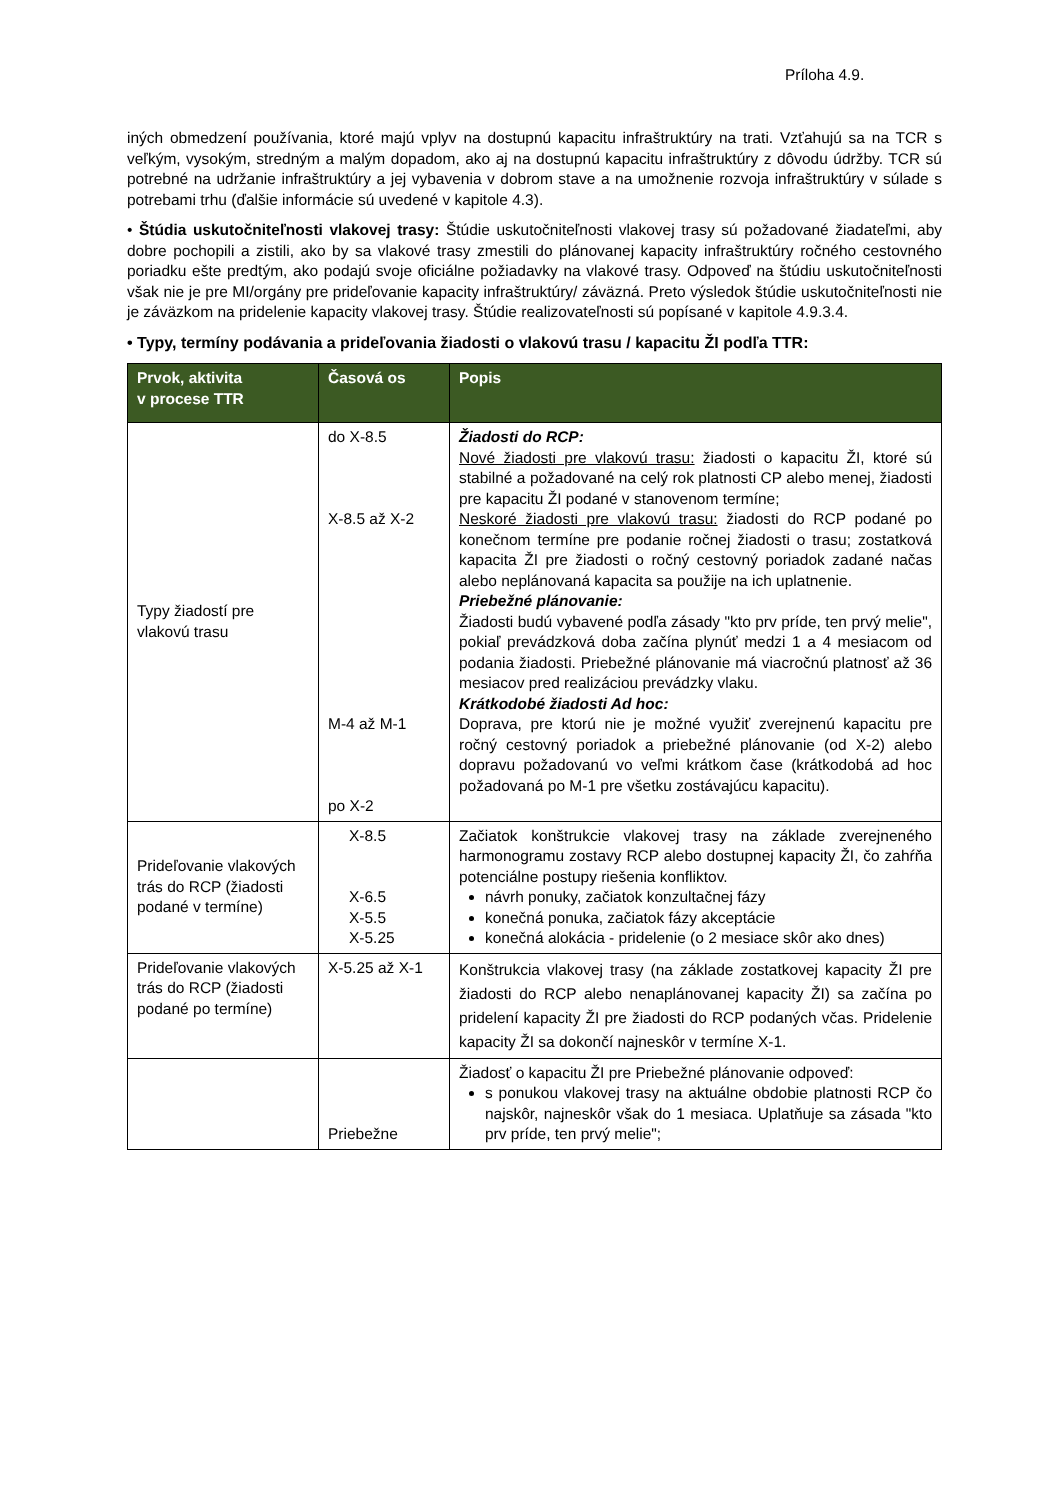Príloha 4.9.
iných obmedzení používania, ktoré majú vplyv na dostupnú kapacitu infraštruktúry na trati. Vzťahujú sa na TCR s veľkým, vysokým, stredným a malým dopadom, ako aj na dostupnú kapacitu infraštruktúry z dôvodu údržby. TCR sú potrebné na udržanie infraštruktúry a jej vybavenia v dobrom stave a na umožnenie rozvoja infraštruktúry v súlade s potrebami trhu (ďalšie informácie sú uvedené v kapitole 4.3).
• Štúdia uskutočniteľnosti vlakovej trasy: Štúdie uskutočniteľnosti vlakovej trasy sú požadované žiadateľmi, aby dobre pochopili a zistili, ako by sa vlakové trasy zmestili do plánovanej kapacity infraštruktúry ročného cestovného poriadku ešte predtým, ako podajú svoje oficiálne požiadavky na vlakové trasy. Odpoveď na štúdiu uskutočniteľnosti však nie je pre MI/orgány pre prideľovanie kapacity infraštruktúry/ záväzná. Preto výsledok štúdie uskutočniteľnosti nie je záväzkom na pridelenie kapacity vlakovej trasy. Štúdie realizovateľnosti sú popísané v kapitole 4.9.3.4.
• Typy, termíny podávania a prideľovania žiadosti o vlakovú trasu / kapacitu ŽI podľa TTR:
| Prvok, aktivita v procese TTR | Časová os | Popis |
| --- | --- | --- |
| Typy žiadostí pre vlakovú trasu | do X-8.5 X-8.5 až X-2 M-4 až M-1 po X-2 | Žiadosti do RCP: Nové žiadosti pre vlakovú trasu: žiadosti o kapacitu ŽI, ktoré sú stabilné a požadované na celý rok platnosti CP alebo menej, žiadosti pre kapacitu ŽI podané v stanovenom termíne; Neskoré žiadosti pre vlakovú trasu: žiadosti do RCP podané po konečnom termíne pre podanie ročnej žiadosti o trasu; zostatková kapacita ŽI pre žiadosti o ročný cestovný poriadok zadané načas alebo neplánovaná kapacita sa použije na ich uplatnenie. Priebežné plánovanie: Žiadosti budú vybavené podľa zásady "kto prv príde, ten prvý melie", pokiaľ prevádzková doba začína plynúť medzi 1 a 4 mesiacom od podania žiadosti. Priebežné plánovanie má viacročnú platnosť až 36 mesiacov pred realizáciou prevádzky vlaku. Krátkodobé žiadosti Ad hoc: Doprava, pre ktorú nie je možné využiť zverejnenú kapacitu pre ročný cestovný poriadok a priebežné plánovanie (od X-2) alebo dopravu požadovanú vo veľmi krátkom čase (krátkodobá ad hoc požadovaná po M-1 pre všetku zostávajúcu kapacitu). |
| Prideľovanie vlakových trás do RCP (žiadosti podané v termíne) | X-8.5 X-6.5 X-5.5 X-5.25 | Začiatok konštrukcie vlakovej trasy na základe zverejneného harmonogramu zostavy RCP alebo dostupnej kapacity ŽI, čo zahŕňa potenciálne postupy riešenia konfliktov. návrh ponuky, začiatok konzultačnej fázy konečná ponuka, začiatok fázy akceptácie konečná alokácia - pridelenie (o 2 mesiace skôr ako dnes) |
| Prideľovanie vlakových trás do RCP (žiadosti podané po termíne) | X-5.25 až X-1 | Konštrukcia vlakovej trasy (na základe zostatkovej kapacity ŽI pre žiadosti do RCP alebo nenaplánovanej kapacity ŽI) sa začína po pridelení kapacity ŽI pre žiadosti do RCP podaných včas. Pridelenie kapacity ŽI sa dokončí najneskôr v termíne X-1. |
| | Priebežne | Žiadosť o kapacitu ŽI pre Priebežné plánovanie odpoveď: s ponukou vlakovej trasy na aktuálne obdobie platnosti RCP čo najskôr, najneskôr však do 1 mesiaca. Uplatňuje sa zásada "kto prv príde, ten prvý melie"; |